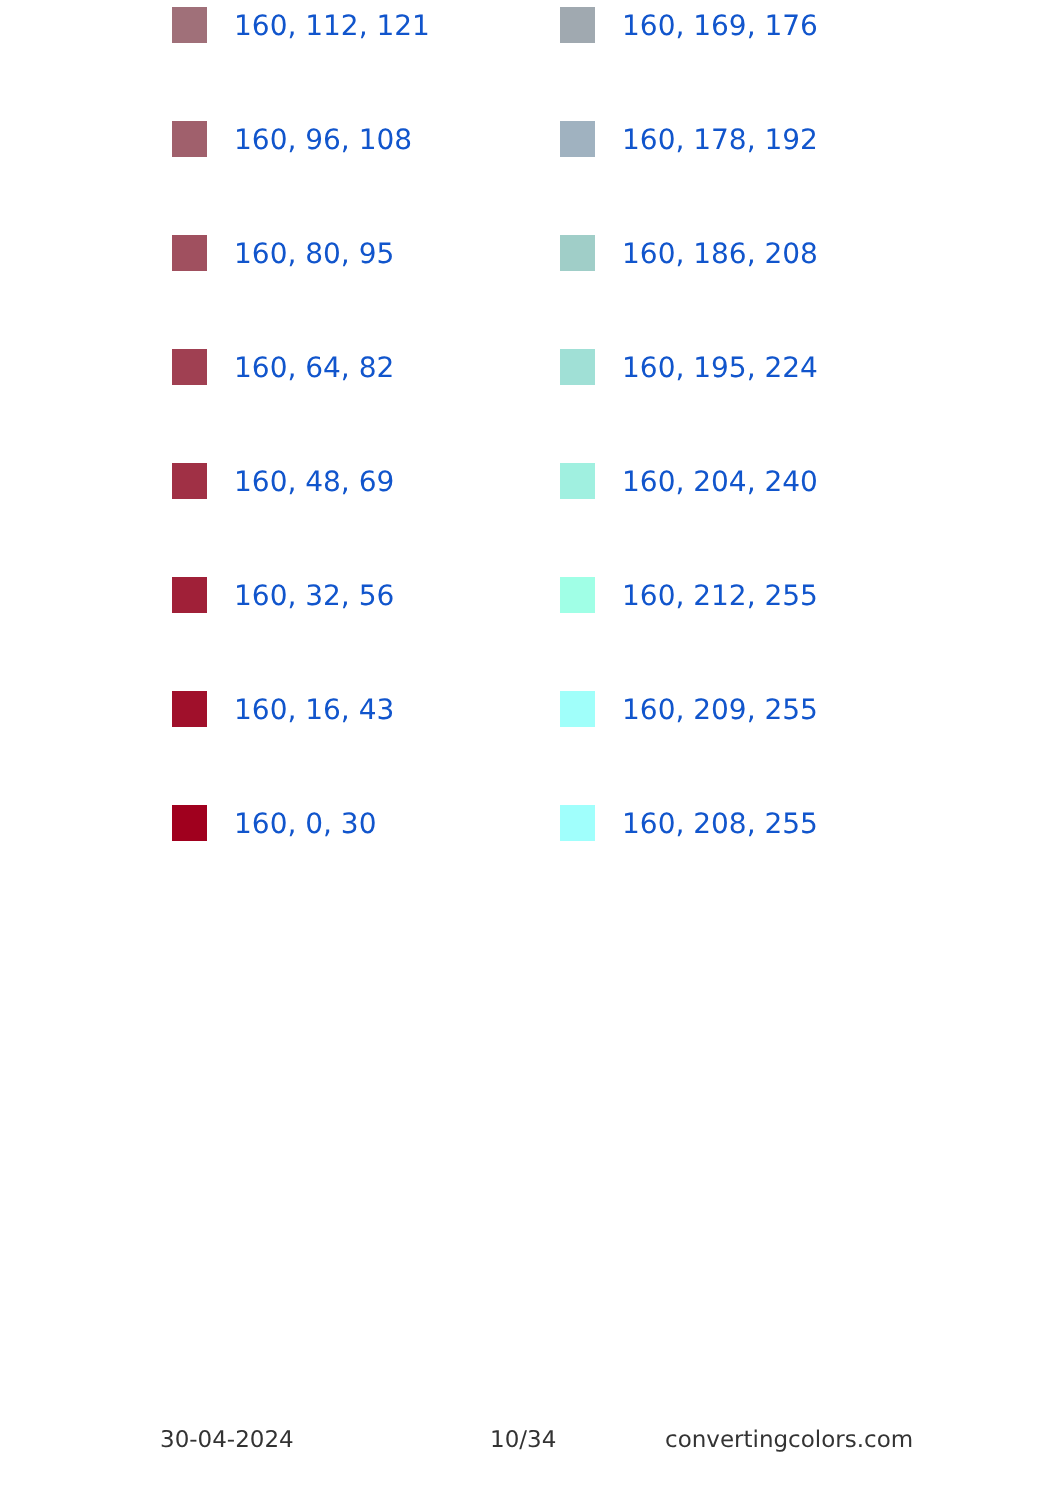160, 112, 121 160, 169, 176
160, 96, 108 160, 178, 192
160, 80, 95 160, 186, 208
160, 64, 82 160, 195, 224
160, 48, 69 160, 204, 240
160, 32, 56 160, 212, 255
160, 16, 43 160, 209, 255
160, 0, 30 160, 208, 255
30-04-2024 10/34 convertingcolors.com